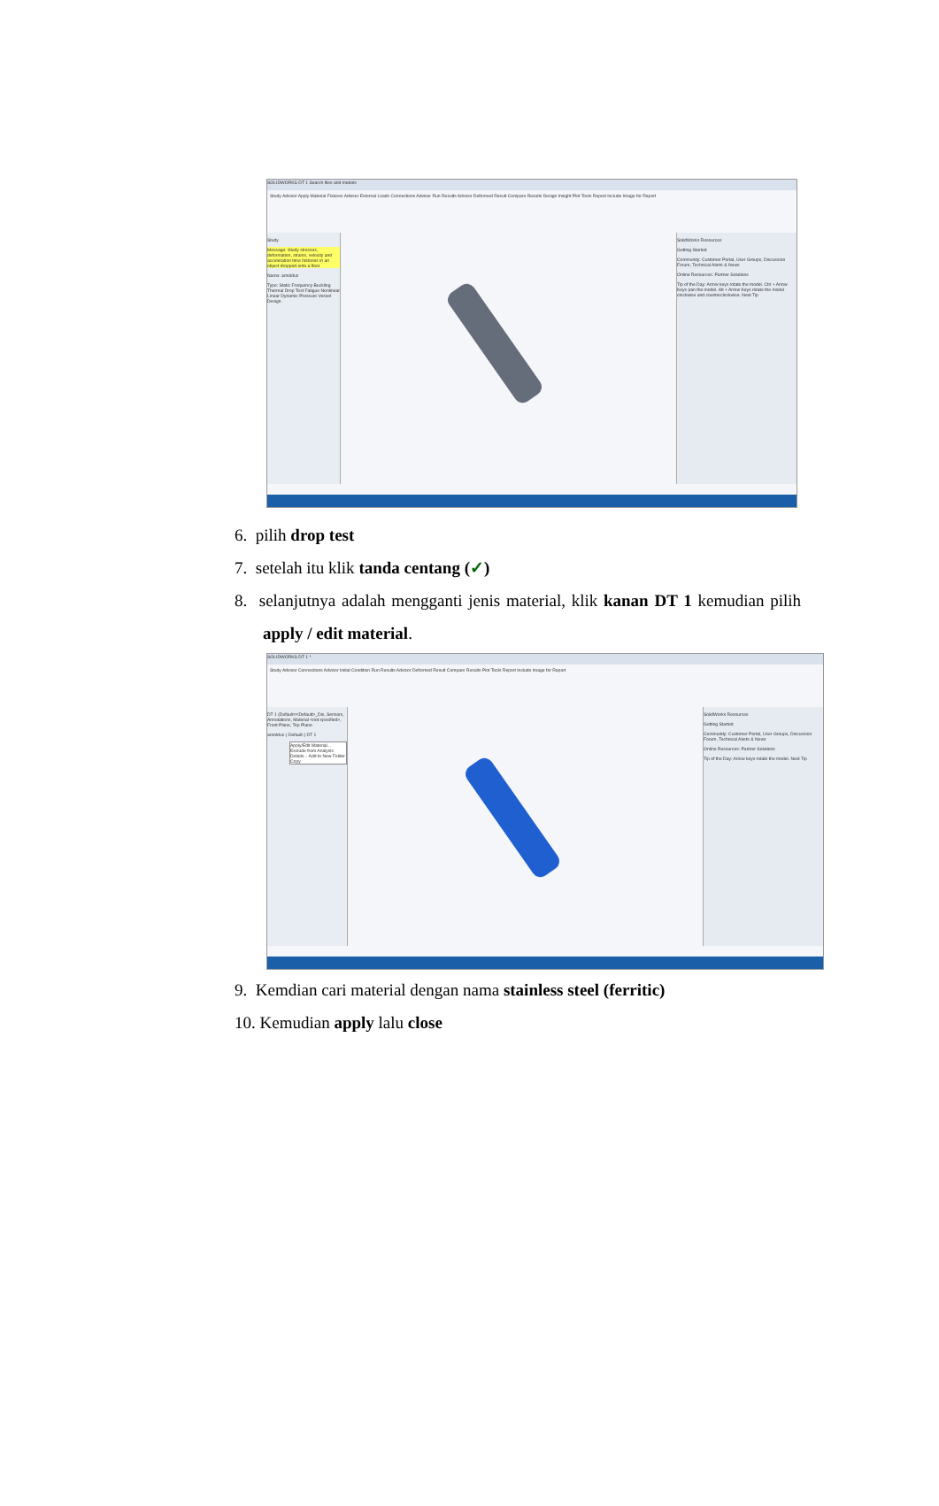SOLIDWORKS DT 1 Search files and models
Study Advisor Apply Material Fixtures Advisor External Loads Connections Advisor Run Results Advisor Deformed Result Compare Results Design Insight Plot Tools Report Include Image for Report
Study
Message: Study stresses, deformation, strains, velocity and acceleration time histories in an object dropped onto a floor
Name: arnoldus
Type: Static Frequency Buckling Thermal Drop Test Fatigue Nonlinear Linear Dynamic Pressure Vessel Design
SolidWorks Resources
Getting Started
Community: Customer Portal, User Groups, Discussion Forum, Technical Alerts & News
Online Resources: Partner Solutions
Tip of the Day: Arrow keys rotate the model. Ctrl + Arrow Keys pan the model. Alt + Arrow Keys rotate the model clockwise and counterclockwise. Next Tip
6. pilih drop test
7. setelah itu klik tanda centang (✓)
8. selanjutnya adalah mengganti jenis material, klik kanan DT 1 kemudian pilih apply / edit material.
SOLIDWORKS DT 1 *
Study Advisor Connections Advisor Initial Condition Run Results Advisor Deformed Result Compare Results Plot Tools Report Include Image for Report
DT 1 (Default<<Default>_Dis, Sensors, Annotations, Material <not specified>, Front Plane, Top Plane
arnoldus (-Default-) DT 1
Apply/Edit Material... Exclude from Analysis Details... Add to New Folder Copy
SolidWorks Resources
Getting Started
Community: Customer Portal, User Groups, Discussion Forum, Technical Alerts & News
Online Resources: Partner Solutions
Tip of the Day: Arrow keys rotate the model. Next Tip
9. Kemdian cari material dengan nama stainless steel (ferritic)
10. Kemudian apply lalu close